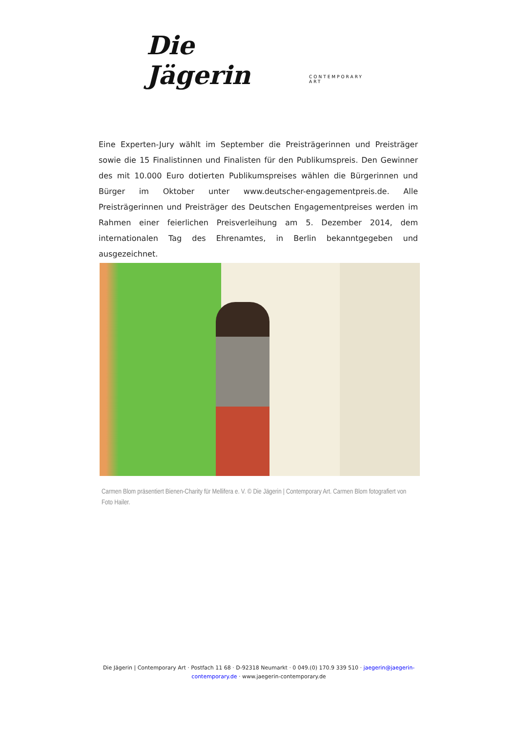Die Jägerin CONTEMPORARY ART
Eine Experten-Jury wählt im September die Preisträgerinnen und Preisträger sowie die 15 Finalistinnen und Finalisten für den Publikumspreis. Den Gewinner des mit 10.000 Euro dotierten Publikumspreises wählen die Bürgerinnen und Bürger im Oktober unter www.deutscher-engagementpreis.de. Alle Preisträgerinnen und Preisträger des Deutschen Engagementpreises werden im Rahmen einer feierlichen Preisverleihung am 5. Dezember 2014, dem internationalen Tag des Ehrenamtes, in Berlin bekanntgegeben und ausgezeichnet.
Carmen Blom präsentiert Bienen-Charity für Mellifera e. V. © Die Jägerin | Contemporary Art. Carmen Blom fotografiert von Foto Hailer.
Die Jägerin | Contemporary Art · Postfach 11 68 · D-92318 Neumarkt · 0 049.(0) 170.9 339 510 · jaegerin@jaegerin-contemporary.de · www.jaegerin-contemporary.de